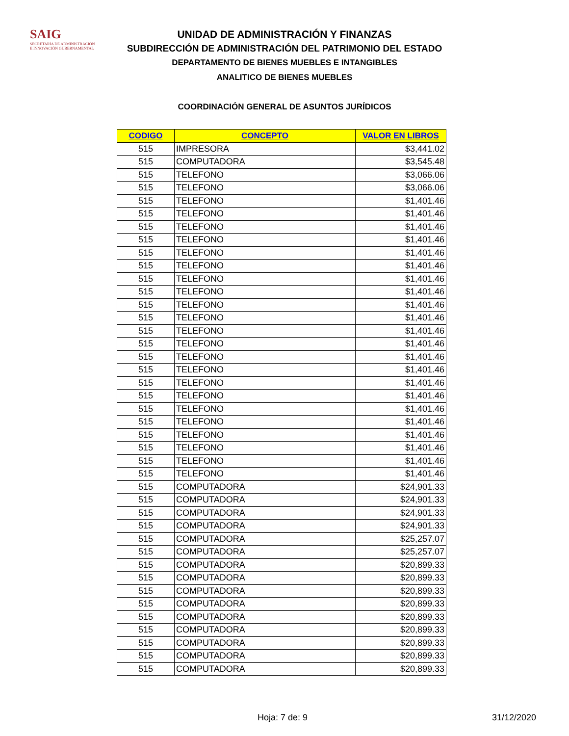SAIG
SECRETARÍA DE ADMINISTRACIÓN
E INNOVACIÓN GUBERNAMENTAL
UNIDAD DE ADMINISTRACIÓN Y FINANZAS
SUBDIRECCIÓN DE ADMINISTRACIÓN DEL PATRIMONIO DEL ESTADO
DEPARTAMENTO DE BIENES MUEBLES E INTANGIBLES
ANALITICO DE BIENES MUEBLES
COORDINACIÓN GENERAL DE ASUNTOS JURÍDICOS
| CODIGO | CONCEPTO | VALOR EN LIBROS |
| --- | --- | --- |
| 515 | IMPRESORA | $3,441.02 |
| 515 | COMPUTADORA | $3,545.48 |
| 515 | TELEFONO | $3,066.06 |
| 515 | TELEFONO | $3,066.06 |
| 515 | TELEFONO | $1,401.46 |
| 515 | TELEFONO | $1,401.46 |
| 515 | TELEFONO | $1,401.46 |
| 515 | TELEFONO | $1,401.46 |
| 515 | TELEFONO | $1,401.46 |
| 515 | TELEFONO | $1,401.46 |
| 515 | TELEFONO | $1,401.46 |
| 515 | TELEFONO | $1,401.46 |
| 515 | TELEFONO | $1,401.46 |
| 515 | TELEFONO | $1,401.46 |
| 515 | TELEFONO | $1,401.46 |
| 515 | TELEFONO | $1,401.46 |
| 515 | TELEFONO | $1,401.46 |
| 515 | TELEFONO | $1,401.46 |
| 515 | TELEFONO | $1,401.46 |
| 515 | TELEFONO | $1,401.46 |
| 515 | TELEFONO | $1,401.46 |
| 515 | TELEFONO | $1,401.46 |
| 515 | TELEFONO | $1,401.46 |
| 515 | TELEFONO | $1,401.46 |
| 515 | TELEFONO | $1,401.46 |
| 515 | TELEFONO | $1,401.46 |
| 515 | COMPUTADORA | $24,901.33 |
| 515 | COMPUTADORA | $24,901.33 |
| 515 | COMPUTADORA | $24,901.33 |
| 515 | COMPUTADORA | $24,901.33 |
| 515 | COMPUTADORA | $25,257.07 |
| 515 | COMPUTADORA | $25,257.07 |
| 515 | COMPUTADORA | $20,899.33 |
| 515 | COMPUTADORA | $20,899.33 |
| 515 | COMPUTADORA | $20,899.33 |
| 515 | COMPUTADORA | $20,899.33 |
| 515 | COMPUTADORA | $20,899.33 |
| 515 | COMPUTADORA | $20,899.33 |
| 515 | COMPUTADORA | $20,899.33 |
| 515 | COMPUTADORA | $20,899.33 |
| 515 | COMPUTADORA | $20,899.33 |
Hoja: 7 de: 9 31/12/2020